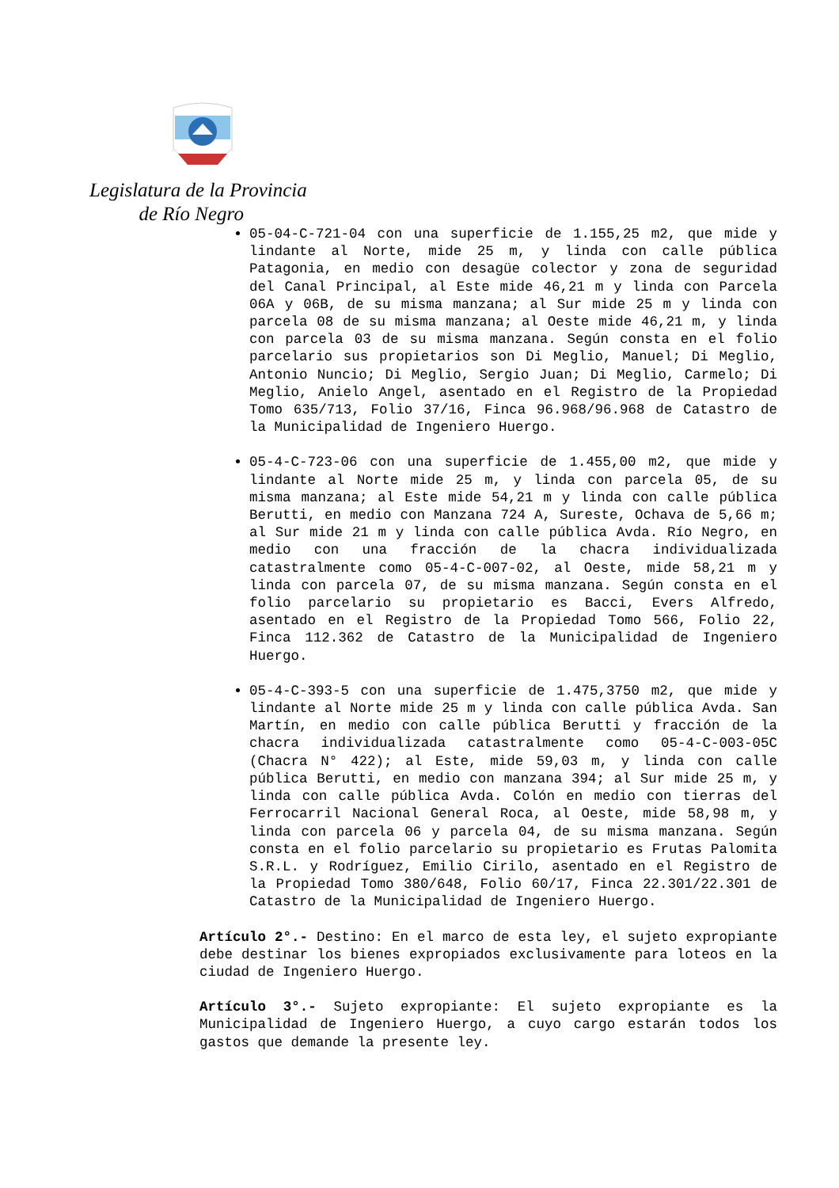Legislatura de la Provincia
de Río Negro
05-04-C-721-04 con una superficie de 1.155,25 m2, que mide y lindante al Norte, mide 25 m, y linda con calle pública Patagonia, en medio con desagüe colector y zona de seguridad del Canal Principal, al Este mide 46,21 m y linda con Parcela 06A y 06B, de su misma manzana; al Sur mide 25 m y linda con parcela 08 de su misma manzana; al Oeste mide 46,21 m, y linda con parcela 03 de su misma manzana. Según consta en el folio parcelario sus propietarios son Di Meglio, Manuel; Di Meglio, Antonio Nuncio; Di Meglio, Sergio Juan; Di Meglio, Carmelo; Di Meglio, Anielo Angel, asentado en el Registro de la Propiedad Tomo 635/713, Folio 37/16, Finca 96.968/96.968 de Catastro de la Municipalidad de Ingeniero Huergo.
05-4-C-723-06 con una superficie de 1.455,00 m2, que mide y lindante al Norte mide 25 m, y linda con parcela 05, de su misma manzana; al Este mide 54,21 m y linda con calle pública Berutti, en medio con Manzana 724 A, Sureste, Ochava de 5,66 m; al Sur mide 21 m y linda con calle pública Avda. Río Negro, en medio con una fracción de la chacra individualizada catastralmente como 05-4-C-007-02, al Oeste, mide 58,21 m y linda con parcela 07, de su misma manzana. Según consta en el folio parcelario su propietario es Bacci, Evers Alfredo, asentado en el Registro de la Propiedad Tomo 566, Folio 22, Finca 112.362 de Catastro de la Municipalidad de Ingeniero Huergo.
05-4-C-393-5 con una superficie de 1.475,3750 m2, que mide y lindante al Norte mide 25 m y linda con calle pública Avda. San Martín, en medio con calle pública Berutti y fracción de la chacra individualizada catastralmente como 05-4-C-003-05C (Chacra N° 422); al Este, mide 59,03 m, y linda con calle pública Berutti, en medio con manzana 394; al Sur mide 25 m, y linda con calle pública Avda. Colón en medio con tierras del Ferrocarril Nacional General Roca, al Oeste, mide 58,98 m, y linda con parcela 06 y parcela 04, de su misma manzana. Según consta en el folio parcelario su propietario es Frutas Palomita S.R.L. y Rodríguez, Emilio Cirilo, asentado en el Registro de la Propiedad Tomo 380/648, Folio 60/17, Finca 22.301/22.301 de Catastro de la Municipalidad de Ingeniero Huergo.
Artículo 2°.- Destino: En el marco de esta ley, el sujeto expropiante debe destinar los bienes expropiados exclusivamente para loteos en la ciudad de Ingeniero Huergo.
Artículo 3°.- Sujeto expropiante: El sujeto expropiante es la Municipalidad de Ingeniero Huergo, a cuyo cargo estarán todos los gastos que demande la presente ley.